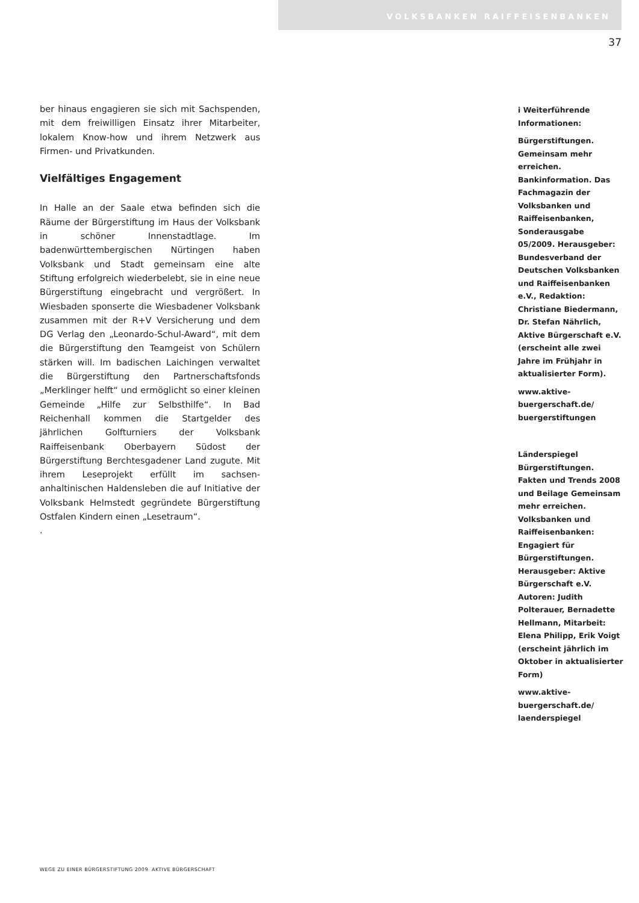VOLKSBANKEN RAIFFEISENBANKEN
37
ber hinaus engagieren sie sich mit Sachspenden, mit dem freiwilligen Einsatz ihrer Mitarbeiter, lokalem Know-how und ihrem Netzwerk aus Firmen- und Privatkunden.
Vielfältiges Engagement
In Halle an der Saale etwa befinden sich die Räume der Bürgerstiftung im Haus der Volksbank in schöner Innenstadtlage. Im badenwürttembergischen Nürtingen haben Volksbank und Stadt gemeinsam eine alte Stiftung erfolgreich wiederbelebt, sie in eine neue Bürgerstiftung eingebracht und vergrößert. In Wiesbaden sponserte die Wiesbadener Volksbank zusammen mit der R+V Versicherung und dem DG Verlag den „Leonardo-Schul-Award“, mit dem die Bürgerstiftung den Teamgeist von Schülern stärken will. Im badischen Laichingen verwaltet die Bürgerstiftung den Partnerschaftsfonds „Merklinger helft“ und ermöglicht so einer kleinen Gemeinde „Hilfe zur Selbsthilfe“. In Bad Reichenhall kommen die Startgelder des jährlichen Golfturniers der Volksbank Raiffeisenbank Oberbayern Südost der Bürgerstiftung Berchtesgadener Land zugute. Mit ihrem Leseprojekt erfüllt im sachsen-anhaltinischen Haldensleben die auf Initiative der Volksbank Helmstedt gegründete Bürgerstiftung Ostfalen Kindern einen „Lesetraum“.
.
i Weiterführende Informationen:
Bürgerstiftungen. Gemeinsam mehr erreichen. Bankinformation. Das Fachmagazin der Volksbanken und Raiffeisenbanken, Sonderausgabe 05/2009. Herausgeber: Bundesverband der Deutschen Volksbanken und Raiffeisenbanken e.V., Redaktion: Christiane Biedermann, Dr. Stefan Nährlich, Aktive Bürgerschaft e.V. (erscheint alle zwei Jahre im Frühjahr in aktualisierter Form).
www.aktive-
buergerschaft.de/
buergerstiftungen
Länderspiegel Bürgerstiftungen. Fakten und Trends 2008 und Beilage Gemeinsam mehr erreichen. Volksbanken und Raiffeisenbanken: Engagiert für Bürgerstiftungen. Herausgeber: Aktive Bürgerschaft e.V. Autoren: Judith Polterauer, Bernadette Hellmann, Mitarbeit: Elena Philipp, Erik Voigt (erscheint jährlich im Oktober in aktualisierter Form)
www.aktive-
buergerschaft.de/
laenderspiegel
WEGE ZU EINER BÜRGERSTIFTUNG 2009 AKTIVE BÜRGERSCHAFT